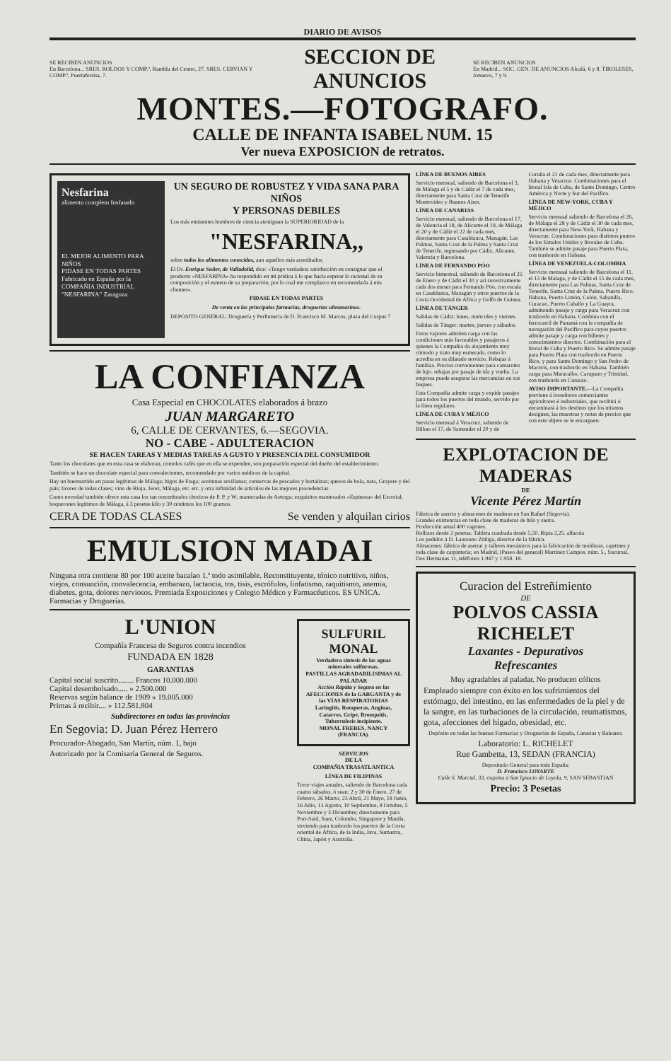DIARIO DE AVISOS
SE RECIBEN ANUNCIOS
En Barcelona... SRES. ROLDOS Y COMP.ª, Rambla del Centro, 27. SRES. CERVIAN Y COMP.ª, Puertaferrisa, 7.
SECCION DE ANUNCIOS
SE RECIBEN ANUNCIOS
En Madrid... SOC. GEN. DE ANUNCIOS Alcalá, 6 y 8. TIROLESES, Jonuevo, 7 y 9.
MONTES.—FOTOGRAFO.
CALLE DE INFANTA ISABEL NUM. 15
Ver nueva EXPOSICION de retratos.
Nesfarina
alimento completo fosfatado
EL MEJOR ALIMENTO PARA NIÑOS
PIDASE EN TODAS PARTES
Fabricado en España por la COMPAÑIA INDUSTRIAL "NESFARINA" Zaragoza
UN SEGURO DE ROBUSTEZ Y VIDA SANA PARA NIÑOS
Y PERSONAS DEBILES
Los más eminentes hombres de ciencia atestiguan la SUPERIORIDAD de la
"NESFARINA,,
sobre todos los alimentos conocidos, aun aquellos más acreditados.
El Dr. Enrique Suñer, de Valladolid, dice: «Tengo verdadera satisfacción en consignar que el producto «NESFARINA» ha respondido en mi prática á lo que hacía esperar lo racional de su composición y el esmero de su preparación, por lo cual me complazco en recomendarla á mis clientes».
PIDASE EN TODAS PARTES
De venta en las principales farmacias, droguerias ultramarinos.
DEPÓSITO GENERAL: Droguería y Perfumería de D. Francisco M. Marcos, plaza del Corpus 7
LA CONFIANZA
Casa Especial en CHOCOLATES elaborados á brazo
JUAN MARGARETO
6, CALLE DE CERVANTES, 6.—SEGOVIA.
NO - CABE - ADULTERACION
SE HACEN TAREAS Y MEDIAS TAREAS A GUSTO Y PRESENCIA DEL CONSUMIDOR
Tanto los chocolates que en esta casa se elaboran, comolos cafés que en ella se expenden, son preparación especial del dueño del establecimiento.
También se hace un chocolate especial para convalecientes, recomendado por varios médicos de la capital.
Hay un buensurtido en pasas legítimas de Málaga; higos de Fraga; aceitunas sevillanas; conservas de pescados y hortalizas; quesos de bola, nata, Gruyere y del país; licores de todas clases; vino de Rioja, Jerez, Málaga, etc. etc. y otra infinidad de artículos de las mejores procedencias.
Como novedad también ofrece esta casa los tan renombrados chorizos de P. P. y W; mantecadas de Astorga; exquisitos mantecados «Espinosa» del Escorial; boquerones legítimos de Málaga, á 3 pesetas kilo y 30 céntimos los 100 gramos.
CERA DE TODAS CLASES Se venden y alquilan cirios
EMULSION MADAI
Ninguna otra contiene 80 por 100 aceite bacalao 1.ª todo asimilable. Reconstituyente, tónico nutritivo, niños, viejos, consunción, convalecencia, embarazo, lactancia, tos, tisis, escrófulos, linfatismo, raquitismo, anemia, diabetes, gota, dolores nerviosos. Premiada Exposiciones y Colegio Médico y Farmacéuticos. ES UNICA. Farmacias y Droguerías.
L'UNION
Compañía Francesa de Seguros contra incendios
FUNDADA EN 1828
GARANTIAS
Capital social suscrito........ Francos 10.000.000
Capital desembolsado..... » 2.500.000
Reservas según balance de 1909 » 19.005.000
Primas á recibir.... » 112.581.804
Subdirectores en todas las provincias
En Segovia: D. Juan Pérez Herrero
Procurador-Abogado, San Martín, núm. 1, bajo
Autorizado por la Comisaría General de Seguros.
SULFURIL MONAL
Verdadera síntesis de las aguas minerales sulfurosas.
PASTILLAS AGRADABILISIMAS AL PALADAR
Acción Rápida y Segura en las
AFECCIONES de la GARGANTA y de las VÍAS RESPIRATORIAS
Laringitis, Ronqueras, Anginas, Catarros, Gripe, Bronquitis, Tuberculosis incipiente.
MONAL FRERES, NANCY (FRANCIA).
SERVICIOS
DE LA
COMPAÑIA TRASATLANTICA
LÍNEA DE FILIPINAS
Trece viajes anuales, saliendo de Barcelona cada cuatro sábados, ó sean; 2 y 30 de Enero, 27 de Febrero, 26 Marzo, 23 Abril, 21 Mayo, 18 Junio, 16 Julio, 13 Agosto, 10 Septiembre, 8 Octubre, 5 Noviembre y 3 Diciembre; directamente para Port-Said, Suez, Colombo, Singapore y Manila, sirviendo para trasbordo los puertos de la Costa oriental de África, de la India, Java, Sumastra, China, Japón y Australia.
LÍNEA DE BUENOS AIRES
Servicio mensual, saliendo de Barcelona el 3, de Málaga el 5 y de Cádiz el 7 de cada mes, directamente para Santa Cruz de Tenerife Montevideo y Buenos Aires.
LÍNEA DE CANARIAS
Servicio mensual, saliendo de Barcelona el 17, de Valencia el 18, de Alicante el 19, de Málaga el 20 y de Cádiz el 22 de cada mes, directamente para Casablanca, Mazagán, Las Palmas, Santa Cruz de la Palma y Santa Cruz de Tenerife, regresando por Cádiz, Alicante, Valencia y Barcelona.
LÍNEA DE FERNANDO PÓO
Servicio bimestral, saliendo de Barcelona el 25 de Enero y de Cádiz el 30 y así sucesivamente cada dos meses para Fernando Póo, con escala en Casablanca, Mazagán y otros puertos de la Costa Occidental de Africa y Golfo de Guinea.
LÍNEA DE TÁNGER
Salidas de Cádiz: lunes, miércoles y viernes.
Salidas de Tánger: martes, jueves y sábados.
Estos vapores admiten carga con las condiciones más favorables y pasajeros á quienes la Compañía da alojamiento muy cómodo y trato muy esmerado, como lo acredita en su dilatado servicio. Rebajas á familias. Precios convenientes para camarotes de lujo. rebajas por pasaje de ida y vuelta. La empresa puede asegurar las mercancías en sus buques.
Esta Compañía admite carga y expide pasajes para todos los puertos del mundo, servido por la línea regulares.
LÍNEA DE CUBA Y MÉJICO
Servicio mensual á Veracruz, saliendo de Bilbao el 17, de Santander el 20 y de
Coruña el 21 de cada mes, directamente para Habana y Veracruz. Combinaciones para el litoral Isla de Cuba, de Santo Domingo, Centro América y Norte y Sur del Pacífico.
LÍNEA DE NEW-YORK, CUBA Y MÉJICO
Servicio mensual saliendo de Barcelona el 26, de Málaga el 28 y de Cádiz el 30 de cada mes, directamente para New-York, Habana y Veracruz. Combinaciones para distintos puntos de los Estados Unidos y litorales de Cuba. También se admite pasaje para Puerto Plata, con trasbordo en Habana.
LÍNEA DE VENEZUELA-COLOMBIA
Servicio mensual saliendo de Barcelona el 11, el 13 de Malaga, y de Cádiz el 15 de cada mes, directamente para Las Palmas, Santa Cruz de Tenerife, Santa Cruz de la Palma, Puerto Rico, Habana, Puerto Limón, Colón, Sabanilla, Curacao, Puerto Caballo y La Guayra, admitiendo pasaje y carga para Veracruz con trasbordo en Habana. Combina con el ferrocarril de Panamá con la compañía de navegación del Pacífico para cuyos puertos admite pasaje y carga con billetes y conocimientos directos. Combinación para el litoral de Cuba y Puerto Rico. Se admite pasaje para Puerto Plata con trasbordo en Puerto Rico, y para Santo Domingo y San Pedro de Macoris, con trasbordo en Habana. También carga para Maracalbo, Carupano y Trinidad, con trasbordo en Curacao.
AVISO IMPORTANTE.—La Compañía previene á losseñores comerciantes agricultores é industriales, que recibirá ó encaminará á los destinos que los mismos designen, las muestras y notas de precios que con este objeto se le encarguen.
EXPLOTACION DE MADERAS
DE
Vicente Pérez Martín
Fábrica de aserrío y almacenes de maderas en San Rafael (Segovia).
Grandes existencias en toda clase de maderas de hilo y sierra.
Producción anual 400 vagones.
Rollizos desde 2 pesetas. Tableta cuadrada desde 5,50. Ripia 2,25. alfarola
Los pedidos á D. Laureano Zúñiga, director de la fábrica.
Almacenes: fábrica de aserrar y talleres mecánicos para la fabricación de molduras, cajetines y toda clase de carpintería; en Madrid, (Paseo del general) Martínez Campos, núm. 5., Sucursal, Dos Hermanas 11, teléfonos 1.947 y 1.958. 18.
Curacion del Estreñimiento
DE
POLVOS CASSIA RICHELET
Laxantes - Depurativos
Refrescantes
Muy agradables al paladar. No producen cólicos
Empleado siempre con éxito en los sufrimientos del estómago, del intestino, en las enfermedades de la piel y de la sangre, en las turbaciones de la circulación, reumatismos, gota, afecciones del hígado, obesidad, etc.
Depósito en todas las buenas Farmacias y Droguerías de España, Canarias y Baleares.
Laboratorio: L. RICHELET
Rue Gambetta, 13, SEDAN (FRANCIA)
Depositario General para toda España:
D. Francisco LOYARTE
Calle S. Marcial, 33, esquina á San Ignacio de Loyola, 9, SAN SEBASTIAN
Precio: 3 Pesetas